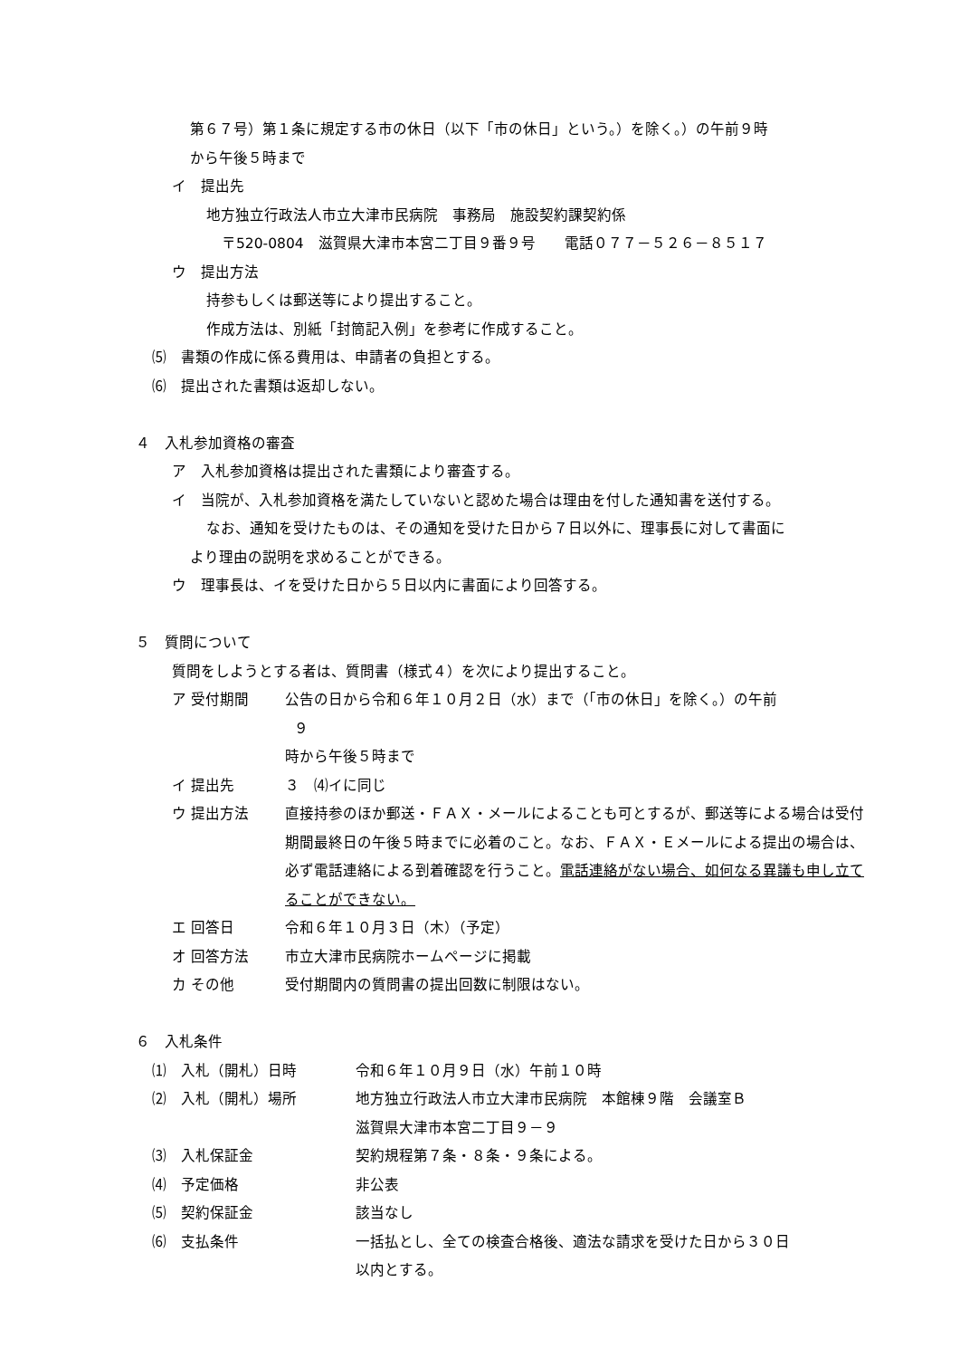第６７号）第１条に規定する市の休日（以下「市の休日」という。）を除く。）の午前９時
から午後５時まで
イ　提出先
地方独立行政法人市立大津市民病院　事務局　施設契約課契約係
〒520-0804　滋賀県大津市本宮二丁目９番９号　　電話０７７－５２６－８５１７
ウ　提出方法
持参もしくは郵送等により提出すること。
作成方法は、別紙「封筒記入例」を参考に作成すること。
⑸　書類の作成に係る費用は、申請者の負担とする。
⑹　提出された書類は返却しない。
４　入札参加資格の審査
ア　入札参加資格は提出された書類により審査する。
イ　当院が、入札参加資格を満たしていないと認めた場合は理由を付した通知書を送付する。
なお、通知を受けたものは、その通知を受けた日から７日以外に、理事長に対して書面に
より理由の説明を求めることができる。
ウ　理事長は、イを受けた日から５日以内に書面により回答する。
５　質問について
質問をしようとする者は、質問書（様式４）を次により提出すること。
ア 受付期間 公告の日から令和６年１０月２日（水）まで（「市の休日」を除く。）の午前
９
時から午後５時まで
イ 提出先 ３　⑷イに同じ
ウ 提出方法 直接持参のほか郵送・ＦＡＸ・メールによることも可とするが、郵送等による場合は受付期間最終日の午後５時までに必着のこと。なお、ＦＡＸ・Ｅメールによる提出の場合は、必ず電話連絡による到着確認を行うこと。電話連絡がない場合、如何なる異議も申し立てることができない。
エ 回答日 令和６年１０月３日（木）（予定）
オ 回答方法 市立大津市民病院ホームページに掲載
カ その他 受付期間内の質問書の提出回数に制限はない。
６　入札条件
⑴　入札（開札）日時 令和６年１０月９日（水）午前１０時
⑵　入札（開札）場所 地方独立行政法人市立大津市民病院　本館棟９階　会議室Ｂ
滋賀県大津市本宮二丁目９－９
⑶　入札保証金 契約規程第７条・８条・９条による。
⑷　予定価格 非公表
⑸　契約保証金 該当なし
⑹　支払条件 一括払とし、全ての検査合格後、適法な請求を受けた日から３０日
以内とする。